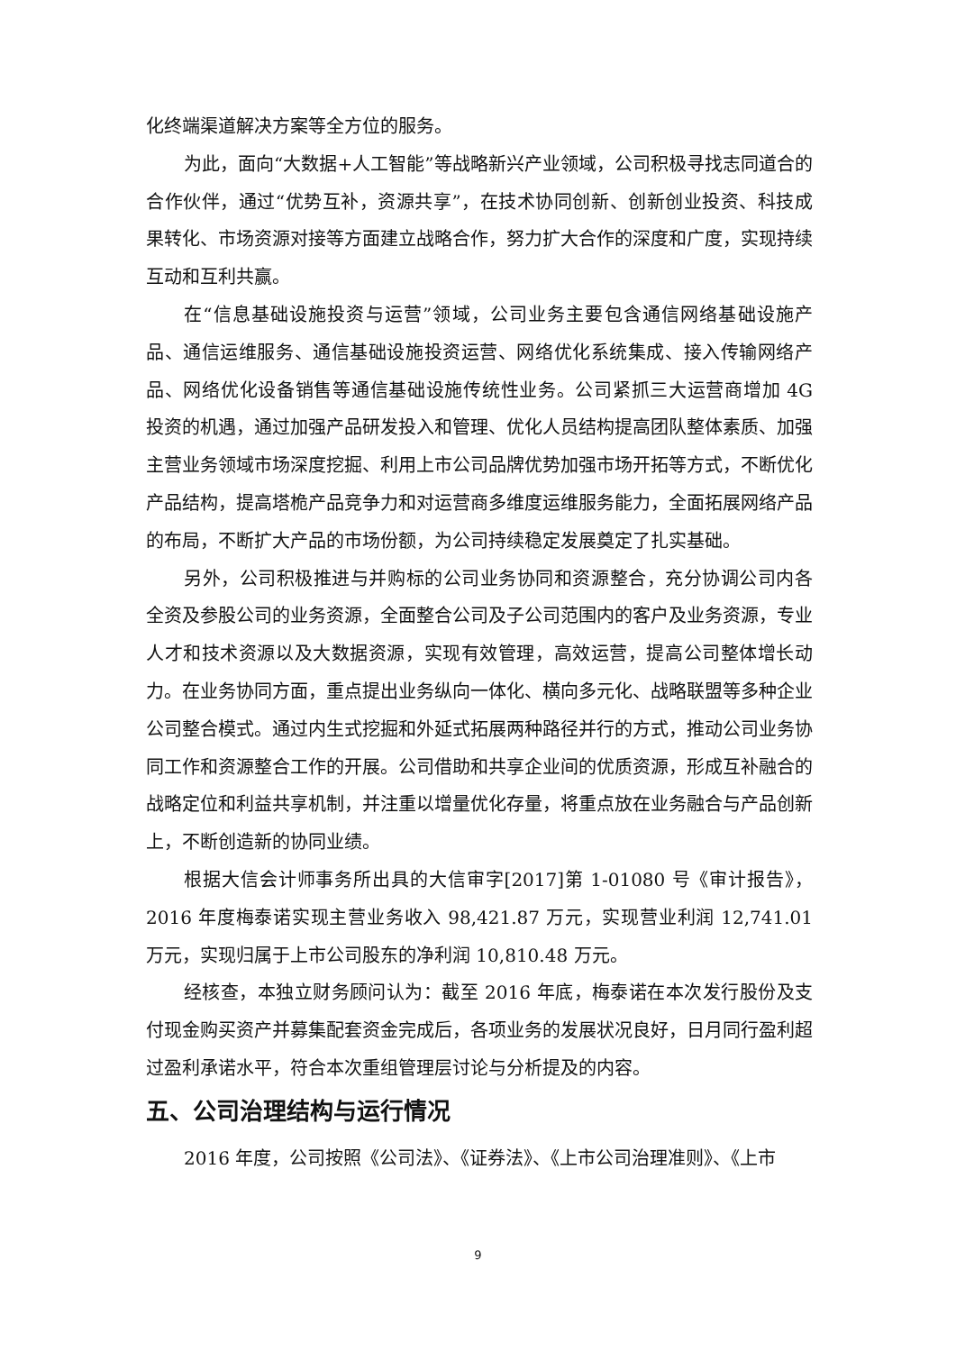化终端渠道解决方案等全方位的服务。
为此，面向“大数据+人工智能”等战略新兴产业领域，公司积极寻找志同道合的合作伙伴，通过“优势互补，资源共享”，在技术协同创新、创新创业投资、科技成果转化、市场资源对接等方面建立战略合作，努力扩大合作的深度和广度，实现持续互动和互利共赢。
在“信息基础设施投资与运营”领域，公司业务主要包含通信网络基础设施产品、通信运维服务、通信基础设施投资运营、网络优化系统集成、接入传输网络产品、网络优化设备销售等通信基础设施传统性业务。公司紧抓三大运营商增加 4G 投资的机遇，通过加强产品研发投入和管理、优化人员结构提高团队整体素质、加强主营业务领域市场深度挖掘、利用上市公司品牌优势加强市场开拓等方式，不断优化产品结构，提高塔桅产品竞争力和对运营商多维度运维服务能力，全面拓展网络产品的布局，不断扩大产品的市场份额，为公司持续稳定发展奠定了扎实基础。
另外，公司积极推进与并购标的公司业务协同和资源整合，充分协调公司内各全资及参股公司的业务资源，全面整合公司及子公司范围内的客户及业务资源，专业人才和技术资源以及大数据资源，实现有效管理，高效运营，提高公司整体增长动力。在业务协同方面，重点提出业务纵向一体化、横向多元化、战略联盟等多种企业公司整合模式。通过内生式挖掘和外延式拓展两种路径并行的方式，推动公司业务协同工作和资源整合工作的开展。公司借助和共享企业间的优质资源，形成互补融合的战略定位和利益共享机制，并注重以增量优化存量，将重点放在业务融合与产品创新上，不断创造新的协同业绩。
根据大信会计师事务所出具的大信审字[2017]第 1-01080 号《审计报告》，2016 年度梅泰诺实现主营业务收入 98,421.87 万元，实现营业利润 12,741.01 万元，实现归属于上市公司股东的净利润 10,810.48 万元。
经核查，本独立财务顾问认为：截至 2016 年底，梅泰诺在本次发行股份及支付现金购买资产并募集配套资金完成后，各项业务的发展状况良好，日月同行盈利超过盈利承诺水平，符合本次重组管理层讨论与分析提及的内容。
五、公司治理结构与运行情况
2016 年度，公司按照《公司法》、《证券法》、《上市公司治理准则》、《上市
9